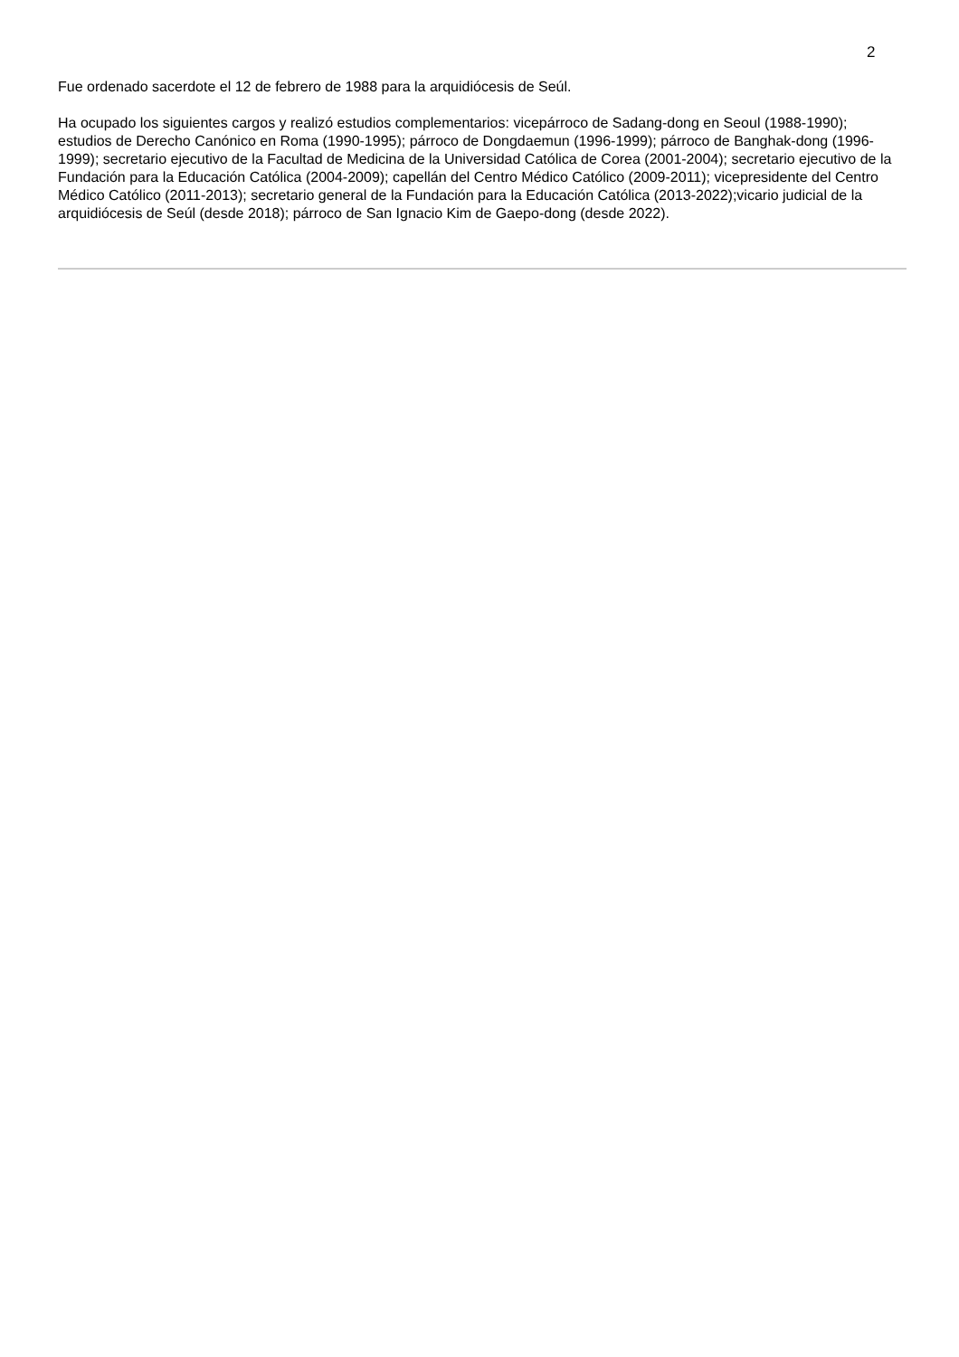2
Fue ordenado sacerdote el 12 de febrero de 1988 para la arquidiócesis de Seúl.
Ha ocupado los siguientes cargos y realizó estudios complementarios: vicepárroco de Sadang-dong en Seoul (1988-1990); estudios de Derecho Canónico en Roma (1990-1995); párroco de Dongdaemun (1996-1999); párroco de Banghak-dong (1996-1999); secretario ejecutivo de la Facultad de Medicina de la Universidad Católica de Corea (2001-2004); secretario ejecutivo de la Fundación para la Educación Católica (2004-2009); capellán del Centro Médico Católico (2009-2011); vicepresidente del Centro Médico Católico (2011-2013); secretario general de la Fundación para la Educación Católica (2013-2022);vicario judicial de la arquidiócesis de Seúl (desde 2018); párroco de San Ignacio Kim de Gaepo-dong (desde 2022).